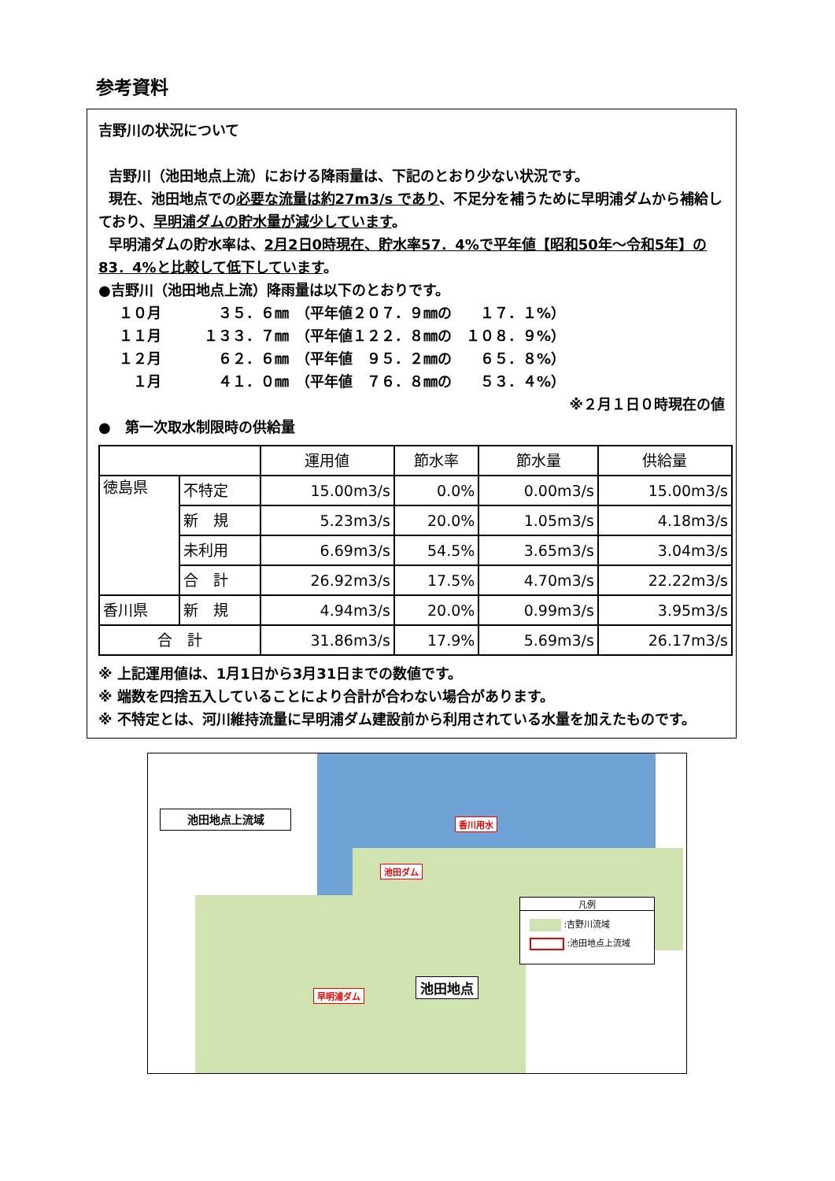参考資料
吉野川の状況について
吉野川（池田地点上流）における降雨量は、下記のとおり少ない状況です。
現在、池田地点での必要な流量は約27m3/s であり、不足分を補うために早明浦ダムから補給しており、早明浦ダムの貯水量が減少しています。
早明浦ダムの貯水率は、2月2日0時現在、貯水率57．4%で平年値【昭和50年～令和5年】の83．4%と比較して低下しています。
●吉野川（池田地点上流）降雨量は以下のとおりです。
１０月　　　　３５．６㎜　（平年値２０７．９㎜の　　１７．１%） １１月　　　１３３．７㎜　（平年値１２２．８㎜の　１０８．９%） １２月　　　　６２．６㎜　（平年値　９５．２㎜の　　６５．８%） 　１月　　　　４１．０㎜　（平年値　７６．８㎜の　　５３．４%）
※２月１日０時現在の値
●　第一次取水制限時の供給量
| | | 運用値 | 節水率 | 節水量 | 供給量 |
| --- | --- | --- | --- | --- | --- |
| 徳島県 | 不特定 | 15.00m3/s | 0.0% | 0.00m3/s | 15.00m3/s |
| | 新 規 | 5.23m3/s | 20.0% | 1.05m3/s | 4.18m3/s |
| | 未利用 | 6.69m3/s | 54.5% | 3.65m3/s | 3.04m3/s |
| | 合 計 | 26.92m3/s | 17.5% | 4.70m3/s | 22.22m3/s |
| 香川県 | 新 規 | 4.94m3/s | 20.0% | 0.99m3/s | 3.95m3/s |
| 合 計 | | 31.86m3/s | 17.9% | 5.69m3/s | 26.17m3/s |
※ 上記運用値は、1月1日から3月31日までの数値です。
※ 端数を四捨五入していることにより合計が合わない場合があります。
※ 不特定とは、河川維持流量に早明浦ダム建設前から利用されている水量を加えたものです。
池田地点上流域 香川用水
池田ダム
早明浦ダム
池田地点
凡例
:吉野川流域
:池田地点上流域